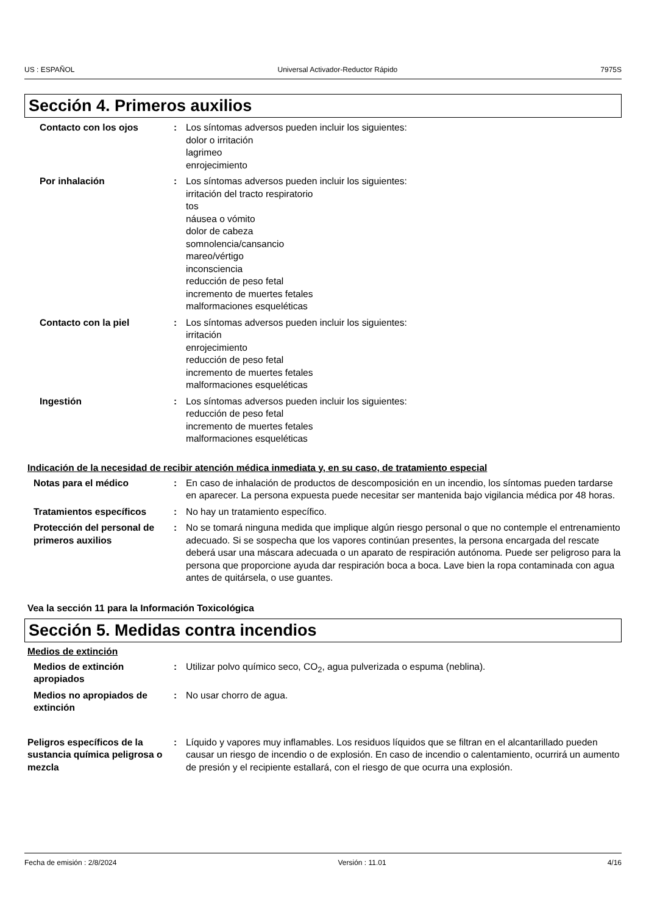US : ESPAÑOL Universal Activador-Reductor Rápido 7975S
Sección 4. Primeros auxilios
Contacto con los ojos : Los síntomas adversos pueden incluir los siguientes:
dolor o irritación
lagrimeo
enrojecimiento
Por inhalación : Los síntomas adversos pueden incluir los siguientes:
irritación del tracto respiratorio
tos
náusea o vómito
dolor de cabeza
somnolencia/cansancio
mareo/vértigo
inconsciencia
reducción de peso fetal
incremento de muertes fetales
malformaciones esqueléticas
Contacto con la piel : Los síntomas adversos pueden incluir los siguientes:
irritación
enrojecimiento
reducción de peso fetal
incremento de muertes fetales
malformaciones esqueléticas
Ingestión : Los síntomas adversos pueden incluir los siguientes:
reducción de peso fetal
incremento de muertes fetales
malformaciones esqueléticas
Indicación de la necesidad de recibir atención médica inmediata y, en su caso, de tratamiento especial
Notas para el médico : En caso de inhalación de productos de descomposición en un incendio, los síntomas pueden tardarse en aparecer. La persona expuesta puede necesitar ser mantenida bajo vigilancia médica por 48 horas.
Tratamientos específicos : No hay un tratamiento específico.
Protección del personal de primeros auxilios
: No se tomará ninguna medida que implique algún riesgo personal o que no contemple el entrenamiento adecuado. Si se sospecha que los vapores continúan presentes, la persona encargada del rescate deberá usar una máscara adecuada o un aparato de respiración autónoma. Puede ser peligroso para la persona que proporcione ayuda dar respiración boca a boca. Lave bien la ropa contaminada con agua antes de quitársela, o use guantes.
Vea la sección 11 para la Información Toxicológica
Sección 5. Medidas contra incendios
Medios de extinción
Medios de extinción apropiados
: Utilizar polvo químico seco, CO<sub>2</sub>, agua pulverizada o espuma (neblina).
Medios no apropiados de extinción
: No usar chorro de agua.
Peligros específicos de la sustancia química peligrosa o mezcla
: Líquido y vapores muy inflamables. Los residuos líquidos que se filtran en el alcantarillado pueden causar un riesgo de incendio o de explosión. En caso de incendio o calentamiento, ocurrirá un aumento de presión y el recipiente estallará, con el riesgo de que ocurra una explosión.
Fecha de emisión : 2/8/2024 Versión : 11.01 4/16